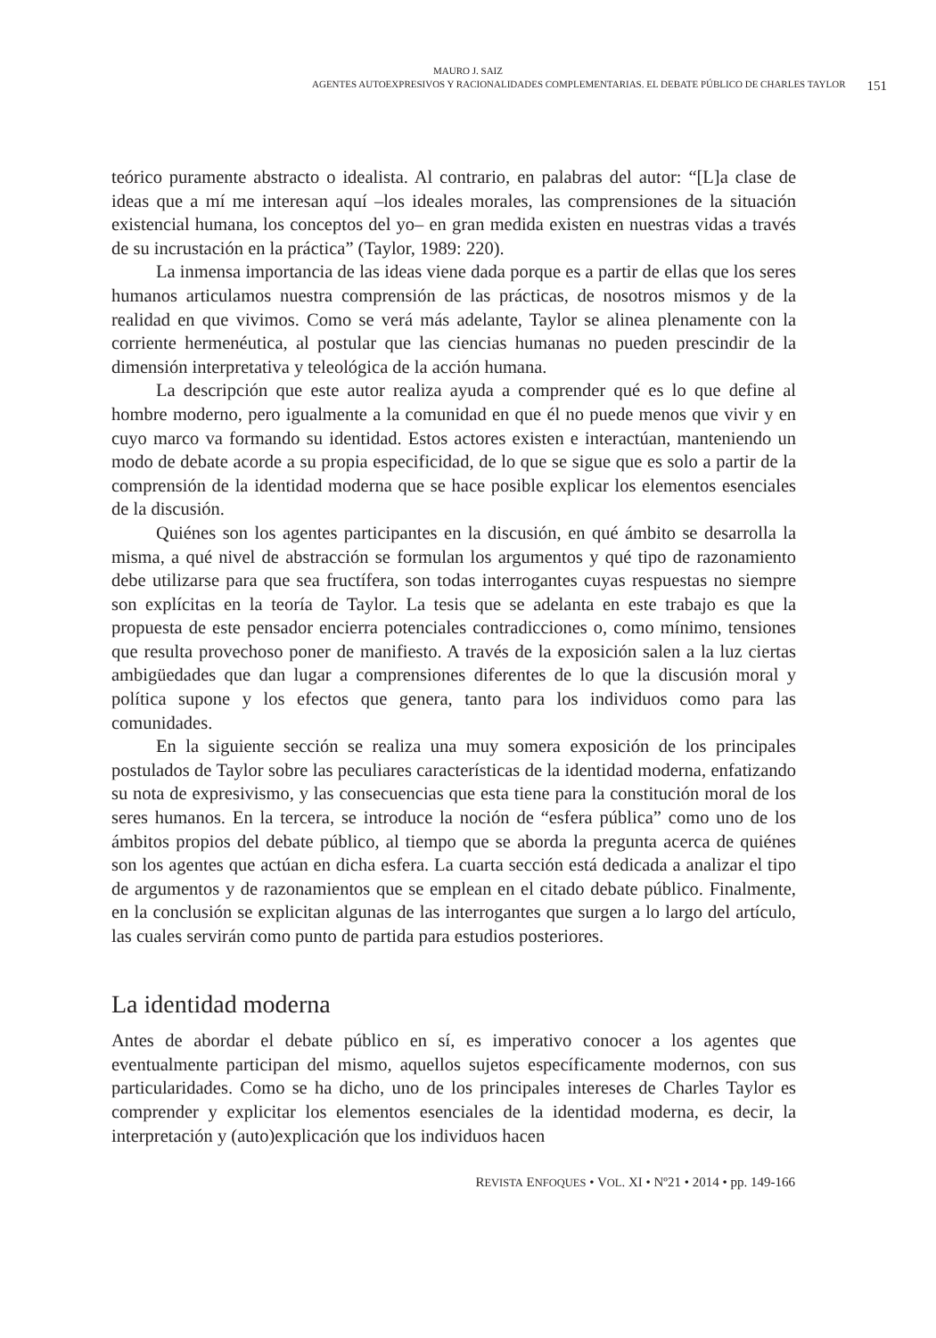MAURO J. SAIZ
AGENTES AUTOEXPRESIVOS Y RACIONALIDADES COMPLEMENTARIAS. EL DEBATE PÚBLICO DE CHARLES TAYLOR 151
teórico puramente abstracto o idealista. Al contrario, en palabras del autor: “[L]a clase de ideas que a mí me interesan aquí –los ideales morales, las comprensiones de la situación existencial humana, los conceptos del yo– en gran medida existen en nuestras vidas a través de su incrustación en la práctica” (Taylor, 1989: 220).
La inmensa importancia de las ideas viene dada porque es a partir de ellas que los seres humanos articulamos nuestra comprensión de las prácticas, de nosotros mismos y de la realidad en que vivimos. Como se verá más adelante, Taylor se alinea plenamente con la corriente hermenéutica, al postular que las ciencias humanas no pueden prescindir de la dimensión interpretativa y teleológica de la acción humana.
La descripción que este autor realiza ayuda a comprender qué es lo que define al hombre moderno, pero igualmente a la comunidad en que él no puede menos que vivir y en cuyo marco va formando su identidad. Estos actores existen e interactúan, manteniendo un modo de debate acorde a su propia especificidad, de lo que se sigue que es solo a partir de la comprensión de la identidad moderna que se hace posible explicar los elementos esenciales de la discusión.
Quiénes son los agentes participantes en la discusión, en qué ámbito se desarrolla la misma, a qué nivel de abstracción se formulan los argumentos y qué tipo de razonamiento debe utilizarse para que sea fructífera, son todas interrogantes cuyas respuestas no siempre son explícitas en la teoría de Taylor. La tesis que se adelanta en este trabajo es que la propuesta de este pensador encierra potenciales contradicciones o, como mínimo, tensiones que resulta provechoso poner de manifiesto. A través de la exposición salen a la luz ciertas ambigüedades que dan lugar a comprensiones diferentes de lo que la discusión moral y política supone y los efectos que genera, tanto para los individuos como para las comunidades.
En la siguiente sección se realiza una muy somera exposición de los principales postulados de Taylor sobre las peculiares características de la identidad moderna, enfatizando su nota de expresivismo, y las consecuencias que esta tiene para la constitución moral de los seres humanos. En la tercera, se introduce la noción de “esfera pública” como uno de los ámbitos propios del debate público, al tiempo que se aborda la pregunta acerca de quiénes son los agentes que actúan en dicha esfera. La cuarta sección está dedicada a analizar el tipo de argumentos y de razonamientos que se emplean en el citado debate público. Finalmente, en la conclusión se explicitan algunas de las interrogantes que surgen a lo largo del artículo, las cuales servirán como punto de partida para estudios posteriores.
La identidad moderna
Antes de abordar el debate público en sí, es imperativo conocer a los agentes que eventualmente participan del mismo, aquellos sujetos específicamente modernos, con sus particularidades. Como se ha dicho, uno de los principales intereses de Charles Taylor es comprender y explicitar los elementos esenciales de la identidad moderna, es decir, la interpretación y (auto)explicación que los individuos hacen
REVISTA ENFOQUES • VOL. XI • Nº21 • 2014 • pp. 149-166